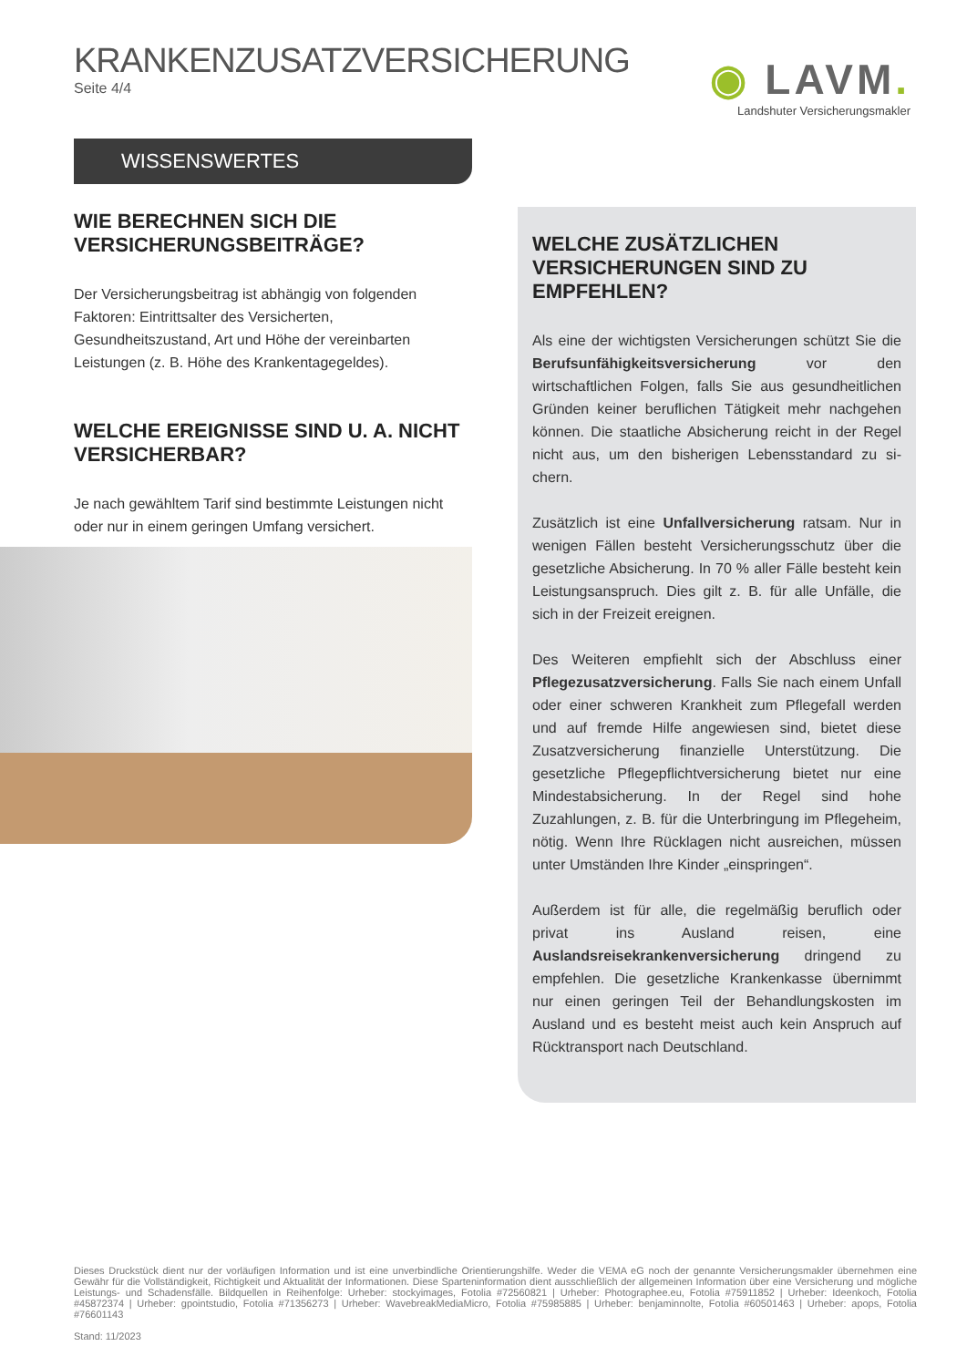KRANKENZUSATZVERSICHERUNG
Seite 4/4
◉ LAVM.
Landshuter Versicherungsmakler
WISSENSWERTES
WIE BERECHNEN SICH DIE VERSICHERUNGSBEITRÄGE?
Der Versicherungsbeitrag ist abhängig von folgenden Faktoren: Eintrittsalter des Versicherten, Gesundheitszustand, Art und Höhe der vereinbarten Leistungen (z. B. Höhe des Krankentagegeldes).
WELCHE EREIGNISSE SIND U. A. NICHT VERSICHERBAR?
Je nach gewähltem Tarif sind bestimmte Leistungen nicht oder nur in einem geringen Umfang versichert.
WELCHE ZUSÄTZLICHEN VERSICHERUNGEN SIND ZU EMPFEHLEN?
Als eine der wichtigsten Versicherungen schützt Sie die Berufs­unfähigkeitsversicherung vor den wirtschaftlichen Folgen, falls Sie aus gesundheitlichen Gründen keiner beruflichen Tätigkeit mehr nachgehen können. Die staatliche Absicherung reicht in der Regel nicht aus, um den bisherigen Lebensstandard zu si­chern.
Zusätzlich ist eine Unfallversicherung ratsam. Nur in wenigen Fällen besteht Versicherungsschutz über die gesetzliche Absi­cherung. In 70 % aller Fälle besteht kein Leistungsanspruch. Dies gilt z. B. für alle Unfälle, die sich in der Freizeit ereignen.
Des Weiteren empfiehlt sich der Abschluss einer Pflegezusatz­versicherung. Falls Sie nach einem Unfall oder einer schweren Krankheit zum Pflegefall werden und auf fremde Hilfe angewie­sen sind, bietet diese Zusatzversicherung finanzielle Unterstüt­zung. Die gesetzliche Pflegepflichtversicherung bietet nur eine Mindestabsicherung. In der Regel sind hohe Zuzahlungen, z. B. für die Unterbringung im Pflegeheim, nötig. Wenn Ihre Rücklagen nicht ausreichen, müssen unter Umständen Ihre Kinder „ein­springen“.
Außerdem ist für alle, die regelmäßig beruflich oder privat ins Ausland reisen, eine Auslandsreisekrankenversicherung drin­gend zu empfehlen. Die gesetzliche Krankenkasse übernimmt nur einen geringen Teil der Behandlungskosten im Ausland und es besteht meist auch kein Anspruch auf Rücktransport nach Deutschland.
Dieses Druckstück dient nur der vorläufigen Information und ist eine unverbindliche Orientierungshilfe. Weder die VEMA eG noch der genannte Versicherungsmakler übernehmen eine Gewähr für die Vollständigkeit, Richtigkeit und Aktualität der Informationen. Diese Sparteninformation dient ausschließlich der allgemeinen Information über eine Versicherung und mögliche Leistungs- und Schadensfälle. Bildquellen in Reihenfolge: Urheber: stockyimages, Fotolia #72560821 | Urheber: Photographee.eu, Fotolia #75911852 | Urheber: Ideenkoch, Fotolia #45872374 | Urheber: gpointstudio, Fotolia #71356273 | Urheber: WavebreakMediaMicro, Fotolia #75985885 | Urheber: benjaminnolte, Fotolia #60501463 | Urheber: apops, Fotolia #76601143
Stand: 11/2023